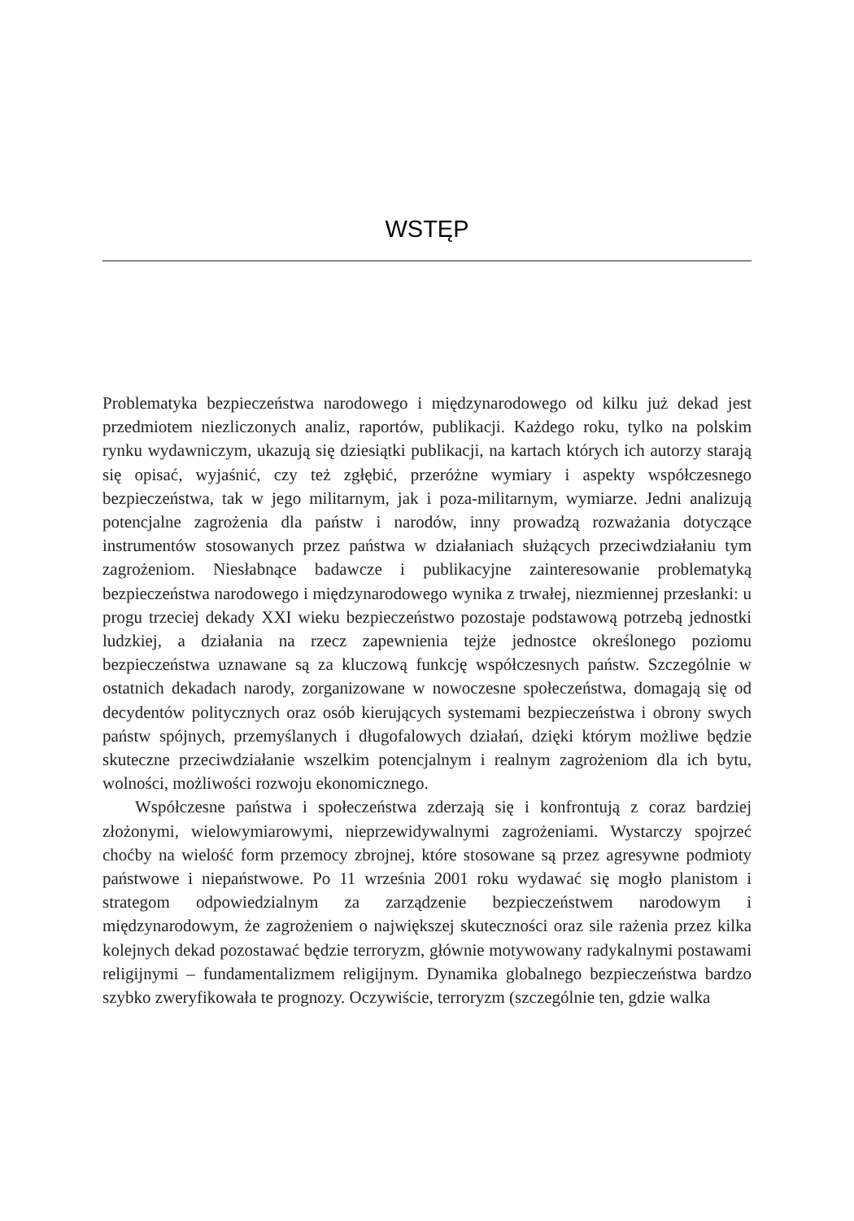WSTĘP
Problematyka bezpieczeństwa narodowego i międzynarodowego od kilku już dekad jest przedmiotem niezliczonych analiz, raportów, publikacji. Każdego roku, tylko na polskim rynku wydawniczym, ukazują się dziesiątki publikacji, na kartach których ich autorzy starają się opisać, wyjaśnić, czy też zgłębić, przeróżne wymiary i aspekty współczesnego bezpieczeństwa, tak w jego militarnym, jak i poza-militarnym, wymiarze. Jedni analizują potencjalne zagrożenia dla państw i narodów, inny prowadzą rozważania dotyczące instrumentów stosowanych przez państwa w działaniach służących przeciwdziałaniu tym zagrożeniom. Niesłabnące badawcze i publikacyjne zainteresowanie problematyką bezpieczeństwa narodowego i międzynarodowego wynika z trwałej, niezmiennej przesłanki: u progu trzeciej dekady XXI wieku bezpieczeństwo pozostaje podstawową potrzebą jednostki ludzkiej, a działania na rzecz zapewnienia tejże jednostce określonego poziomu bezpieczeństwa uznawane są za kluczową funkcję współczesnych państw. Szczególnie w ostatnich dekadach narody, zorganizowane w nowoczesne społeczeństwa, domagają się od decydentów politycznych oraz osób kierujących systemami bezpieczeństwa i obrony swych państw spójnych, przemyślanych i długofalowych działań, dzięki którym możliwe będzie skuteczne przeciwdziałanie wszelkim potencjalnym i realnym zagrożeniom dla ich bytu, wolności, możliwości rozwoju ekonomicznego.
Współczesne państwa i społeczeństwa zderzają się i konfrontują z coraz bardziej złożonymi, wielowymiarowymi, nieprzewidywalnymi zagrożeniami. Wystarczy spojrzeć choćby na wielość form przemocy zbrojnej, które stosowane są przez agresywne podmioty państwowe i niepaństwowe. Po 11 września 2001 roku wydawać się mogło planistom i strategom odpowiedzialnym za zarządzenie bezpieczeństwem narodowym i międzynarodowym, że zagrożeniem o największej skuteczności oraz sile rażenia przez kilka kolejnych dekad pozostawać będzie terroryzm, głównie motywowany radykalnymi postawami religijnymi – fundamentalizmem religijnym. Dynamika globalnego bezpieczeństwa bardzo szybko zweryfikowała te prognozy. Oczywiście, terroryzm (szczególnie ten, gdzie walka